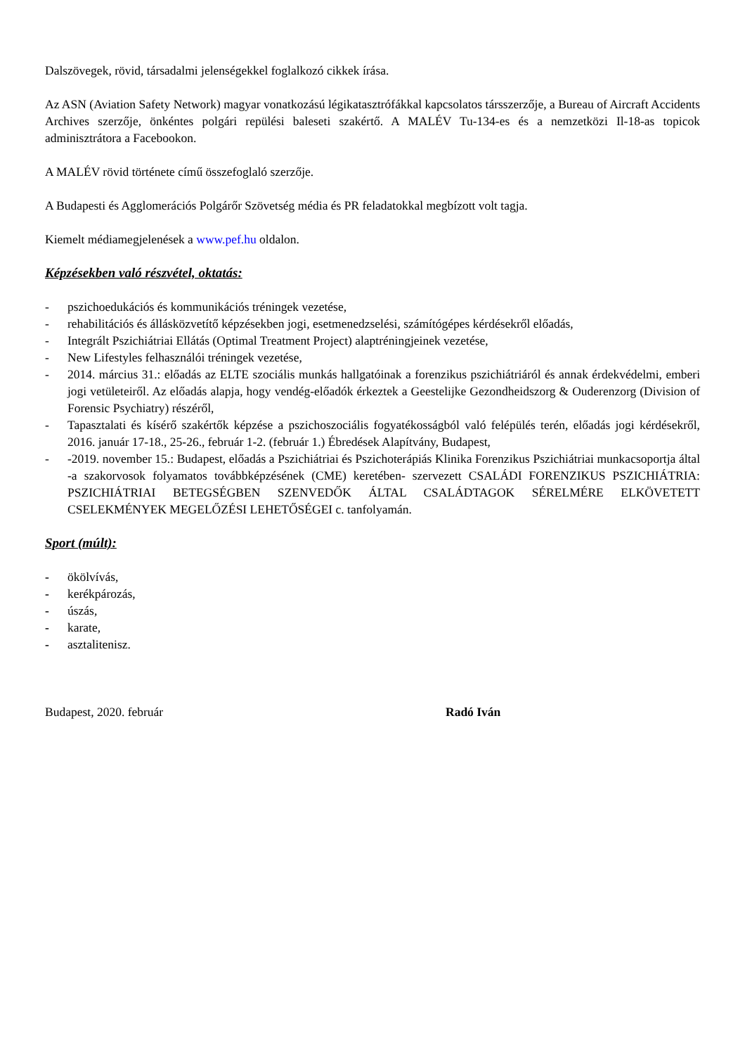Dalszövegek, rövid, társadalmi jelenségekkel foglalkozó cikkek írása.
Az ASN (Aviation Safety Network) magyar vonatkozású légikatasztrófákkal kapcsolatos társszerzője, a Bureau of Aircraft Accidents Archives szerzője, önkéntes polgári repülési baleseti szakértő. A MALÉV Tu-134-es és a nemzetközi Il-18-as topicok adminisztrátora a Facebookon.
A MALÉV rövid története című összefoglaló szerzője.
A Budapesti és Agglomerációs Polgárőr Szövetség média és PR feladatokkal megbízott volt tagja.
Kiemelt médiamegjelenések a www.pef.hu oldalon.
Képzésekben való részvétel, oktatás:
- pszichoedukációs és kommunikációs tréningek vezetése,
- rehabilitációs és állásközvetítő képzésekben jogi, esetmenedzselési, számítógépes kérdésekről előadás,
- Integrált Pszichiátriai Ellátás (Optimal Treatment Project) alaptréningjeinek vezetése,
- New Lifestyles felhasználói tréningek vezetése,
- 2014. március 31.: előadás az ELTE szociális munkás hallgatóinak a forenzikus pszichiátriáról és annak érdekvédelmi, emberi jogi vetületeiről. Az előadás alapja, hogy vendég-előadók érkeztek a Geestelijke Gezondheidszorg & Ouderenzorg (Division of Forensic Psychiatry) részéről,
- Tapasztalati és kísérő szakértők képzése a pszichoszociális fogyatékosságból való felépülés terén, előadás jogi kérdésekről, 2016. január 17-18., 25-26., február 1-2. (február 1.) Ébredések Alapítvány, Budapest,
- -2019. november 15.: Budapest, előadás a Pszichiátriai és Pszichoterápiás Klinika Forenzikus Pszichiátriai munkacsoportja által -a szakorvosok folyamatos továbbképzésének (CME) keretében- szervezett CSALÁDI FORENZIKUS PSZICHIÁTRIA: PSZICHIÁTRIAI BETEGSÉGBEN SZENVEDŐK ÁLTAL CSALÁDTAGOK SÉRELMÉRE ELKÖVETETT CSELEKMÉNYEK MEGELŐZÉSI LEHETŐSÉGEI c. tanfolyamán.
Sport (múlt):
- ökölvívás,
- kerékpározás,
- úszás,
- karate,
- asztalitenisz.
Budapest, 2020. február Radó Iván